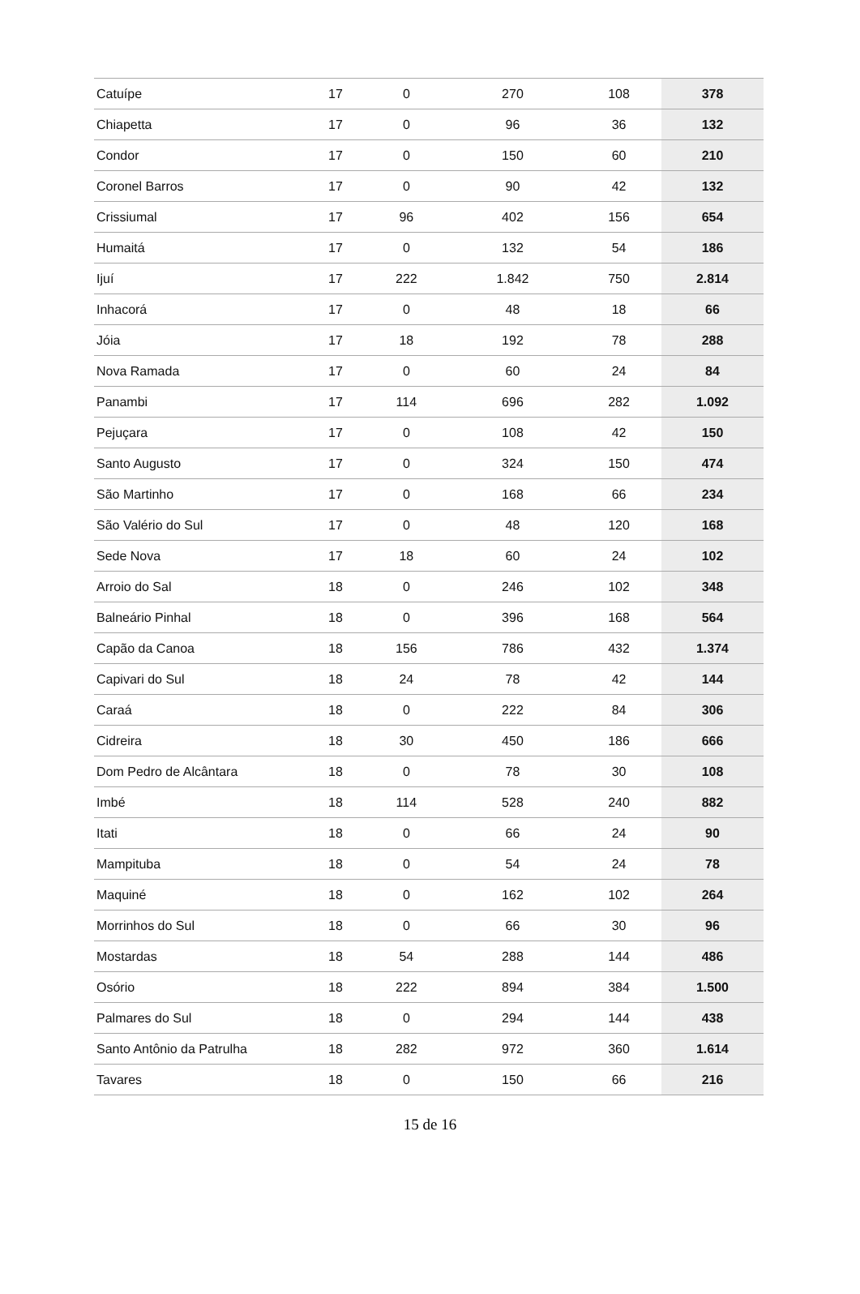| Catuípe | 17 | 0 | 270 | 108 | 378 |
| Chiapetta | 17 | 0 | 96 | 36 | 132 |
| Condor | 17 | 0 | 150 | 60 | 210 |
| Coronel Barros | 17 | 0 | 90 | 42 | 132 |
| Crissiumal | 17 | 96 | 402 | 156 | 654 |
| Humaitá | 17 | 0 | 132 | 54 | 186 |
| Ijuí | 17 | 222 | 1.842 | 750 | 2.814 |
| Inhacorá | 17 | 0 | 48 | 18 | 66 |
| Jóia | 17 | 18 | 192 | 78 | 288 |
| Nova Ramada | 17 | 0 | 60 | 24 | 84 |
| Panambi | 17 | 114 | 696 | 282 | 1.092 |
| Pejuçara | 17 | 0 | 108 | 42 | 150 |
| Santo Augusto | 17 | 0 | 324 | 150 | 474 |
| São Martinho | 17 | 0 | 168 | 66 | 234 |
| São Valério do Sul | 17 | 0 | 48 | 120 | 168 |
| Sede Nova | 17 | 18 | 60 | 24 | 102 |
| Arroio do Sal | 18 | 0 | 246 | 102 | 348 |
| Balneário Pinhal | 18 | 0 | 396 | 168 | 564 |
| Capão da Canoa | 18 | 156 | 786 | 432 | 1.374 |
| Capivari do Sul | 18 | 24 | 78 | 42 | 144 |
| Caraá | 18 | 0 | 222 | 84 | 306 |
| Cidreira | 18 | 30 | 450 | 186 | 666 |
| Dom Pedro de Alcântara | 18 | 0 | 78 | 30 | 108 |
| Imbé | 18 | 114 | 528 | 240 | 882 |
| Itati | 18 | 0 | 66 | 24 | 90 |
| Mampituba | 18 | 0 | 54 | 24 | 78 |
| Maquiné | 18 | 0 | 162 | 102 | 264 |
| Morrinhos do Sul | 18 | 0 | 66 | 30 | 96 |
| Mostardas | 18 | 54 | 288 | 144 | 486 |
| Osório | 18 | 222 | 894 | 384 | 1.500 |
| Palmares do Sul | 18 | 0 | 294 | 144 | 438 |
| Santo Antônio da Patrulha | 18 | 282 | 972 | 360 | 1.614 |
| Tavares | 18 | 0 | 150 | 66 | 216 |
15 de 16